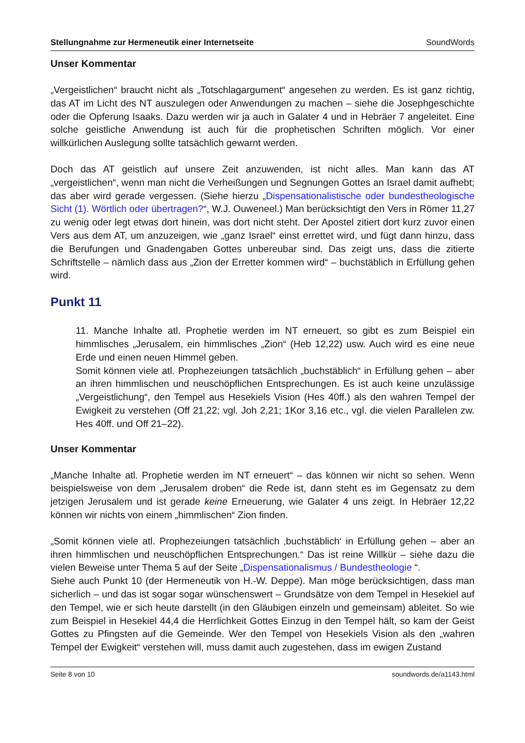Stellungnahme zur Hermeneutik einer Internetseite SoundWords
Unser Kommentar
„Vergeistlichen“ braucht nicht als „Totschlagargument“ angesehen zu werden. Es ist ganz richtig, das AT im Licht des NT auszulegen oder Anwendungen zu machen – siehe die Josephgeschichte oder die Opferung Isaaks. Dazu werden wir ja auch in Galater 4 und in Hebräer 7 angeleitet. Eine solche geistliche Anwendung ist auch für die prophetischen Schriften möglich. Vor einer willkürlichen Auslegung sollte tatsächlich gewarnt werden.
Doch das AT geistlich auf unsere Zeit anzuwenden, ist nicht alles. Man kann das AT „vergeistlichen“, wenn man nicht die Verheißungen und Segnungen Gottes an Israel damit aufhebt; das aber wird gerade vergessen. (Siehe hierzu „Dispensationalistische oder bundestheologische Sicht (1). Wörtlich oder übertragen?“, W.J. Ouweneel.) Man berücksichtigt den Vers in Römer 11,27 zu wenig oder legt etwas dort hinein, was dort nicht steht. Der Apostel zitiert dort kurz zuvor einen Vers aus dem AT, um anzuzeigen, wie „ganz Israel“ einst errettet wird, und fügt dann hinzu, dass die Berufungen und Gnadengaben Gottes unbereubar sind. Das zeigt uns, dass die zitierte Schriftstelle – nämlich dass aus „Zion der Erretter kommen wird“ – buchstäblich in Erfüllung gehen wird.
Punkt 11
11. Manche Inhalte atl. Prophetie werden im NT erneuert, so gibt es zum Beispiel ein himmlisches „Jerusalem, ein himmlisches „Zion“ (Heb 12,22) usw. Auch wird es eine neue Erde und einen neuen Himmel geben.
Somit können viele atl. Prophezeiungen tatsächlich „buchstäblich“ in Erfüllung gehen – aber an ihren himmlischen und neuschöpflichen Entsprechungen. Es ist auch keine unzulässige „Vergeistlichung“, den Tempel aus Hesekiels Vision (Hes 40ff.) als den wahren Tempel der Ewigkeit zu verstehen (Off 21,22; vgl. Joh 2,21; 1Kor 3,16 etc., vgl. die vielen Parallelen zw. Hes 40ff. und Off 21–22).
Unser Kommentar
„Manche Inhalte atl. Prophetie werden im NT erneuert“ – das können wir nicht so sehen. Wenn beispielsweise von dem „Jerusalem droben“ die Rede ist, dann steht es im Gegensatz zu dem jetzigen Jerusalem und ist gerade keine Erneuerung, wie Galater 4 uns zeigt. In Hebräer 12,22 können wir nichts von einem „himmlischen“ Zion finden.
„Somit können viele atl. Prophezeiungen tatsächlich ‚buchstäblich‘ in Erfüllung gehen – aber an ihren himmlischen und neuschöpflichen Entsprechungen.“ Das ist reine Willkür – siehe dazu die vielen Beweise unter Thema 5 auf der Seite „Dispensationalismus / Bundestheologie “.
Siehe auch Punkt 10 (der Hermeneutik von H.-W. Deppe). Man möge berücksichtigen, dass man sicherlich – und das ist sogar sogar wünschenswert – Grundsätze von dem Tempel in Hesekiel auf den Tempel, wie er sich heute darstellt (in den Gläubigen einzeln und gemeinsam) ableitet. So wie zum Beispiel in Hesekiel 44,4 die Herrlichkeit Gottes Einzug in den Tempel hält, so kam der Geist Gottes zu Pfingsten auf die Gemeinde. Wer den Tempel von Hesekiels Vision als den „wahren Tempel der Ewigkeit“ verstehen will, muss damit auch zugestehen, dass im ewigen Zustand
Seite 8 von 10 soundwords.de/a1143.html